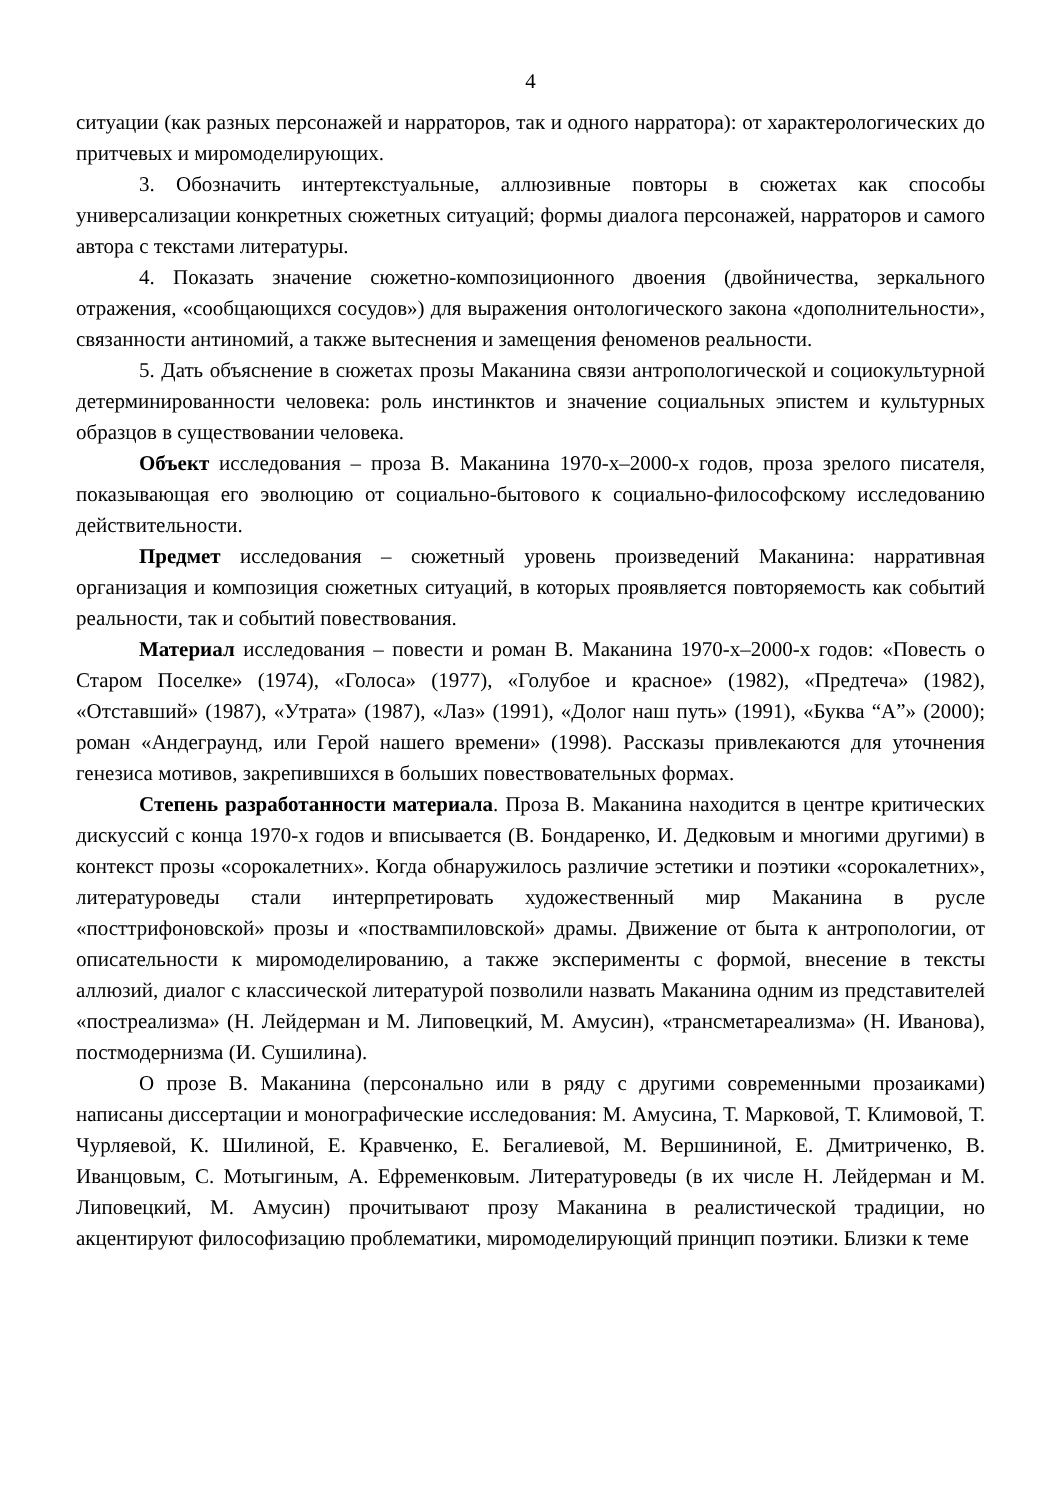4
ситуации (как разных персонажей и нарраторов, так и одного нарратора): от характерологических до притчевых и миромоделирующих.
3. Обозначить интертекстуальные, аллюзивные повторы в сюжетах как способы универсализации конкретных сюжетных ситуаций; формы диалога персонажей, нарраторов и самого автора с текстами литературы.
4. Показать значение сюжетно-композиционного двоения (двойничества, зеркального отражения, «сообщающихся сосудов») для выражения онтологического закона «дополнительности», связанности антиномий, а также вытеснения и замещения феноменов реальности.
5. Дать объяснение в сюжетах прозы Маканина связи антропологической и социокультурной детерминированности человека: роль инстинктов и значение социальных эпистем и культурных образцов в существовании человека.
Объект исследования – проза В. Маканина 1970-х–2000-х годов, проза зрелого писателя, показывающая его эволюцию от социально-бытового к социально-философскому исследованию действительности.
Предмет исследования – сюжетный уровень произведений Маканина: нарративная организация и композиция сюжетных ситуаций, в которых проявляется повторяемость как событий реальности, так и событий повествования.
Материал исследования – повести и роман В. Маканина 1970-х–2000-х годов: «Повесть о Старом Поселке» (1974), «Голоса» (1977), «Голубое и красное» (1982), «Предтеча» (1982), «Отставший» (1987), «Утрата» (1987), «Лаз» (1991), «Долог наш путь» (1991), «Буква “А”» (2000); роман «Андеграунд, или Герой нашего времени» (1998). Рассказы привлекаются для уточнения генезиса мотивов, закрепившихся в больших повествовательных формах.
Степень разработанности материала. Проза В. Маканина находится в центре критических дискуссий с конца 1970-х годов и вписывается (В. Бондаренко, И. Дедковым и многими другими) в контекст прозы «сорокалетних». Когда обнаружилось различие эстетики и поэтики «сорокалетних», литературоведы стали интерпретировать художественный мир Маканина в русле «посттрифоновской» прозы и «поствампиловской» драмы. Движение от быта к антропологии, от описательности к миромоделированию, а также эксперименты с формой, внесение в тексты аллюзий, диалог с классической литературой позволили назвать Маканина одним из представителей «постреализма» (Н. Лейдерман и М. Липовецкий, М. Амусин), «трансметареализма» (Н. Иванова), постмодернизма (И. Сушилина).
О прозе В. Маканина (персонально или в ряду с другими современными прозаиками) написаны диссертации и монографические исследования: М. Амусина, Т. Марковой, Т. Климовой, Т. Чурляевой, К. Шилиной, Е. Кравченко, Е. Бегалиевой, М. Вершининой, Е. Дмитриченко, В. Иванцовым, С. Мотыгиным, А. Ефременковым. Литературоведы (в их числе Н. Лейдерман и М. Липовецкий, М. Амусин) прочитывают прозу Маканина в реалистической традиции, но акцентируют философизацию проблематики, миромоделирующий принцип поэтики. Близки к теме